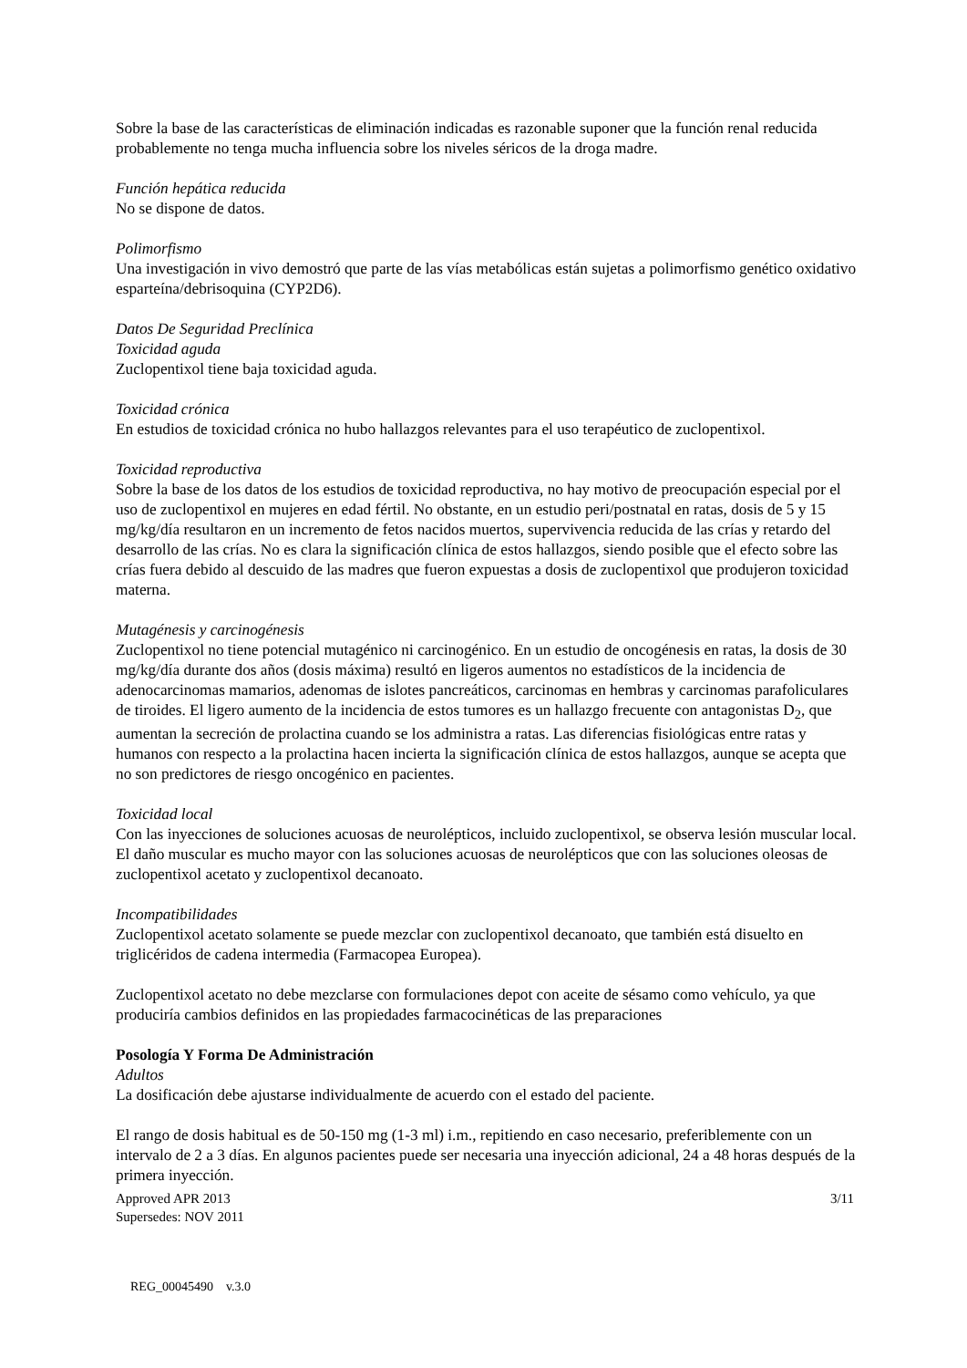Sobre la base de las características de eliminación indicadas es razonable suponer que la función renal reducida probablemente no tenga mucha influencia sobre los niveles séricos de la droga madre.
Función hepática reducida
No se dispone de datos.
Polimorfismo
Una investigación in vivo demostró que parte de las vías metabólicas están sujetas a polimorfismo genético oxidativo esparteína/debrisoquina (CYP2D6).
Datos De Seguridad Preclínica
Toxicidad aguda
Zuclopentixol tiene baja toxicidad aguda.
Toxicidad crónica
En estudios de toxicidad crónica no hubo hallazgos relevantes para el uso terapéutico de zuclopentixol.
Toxicidad reproductiva
Sobre la base de los datos de los estudios de toxicidad reproductiva, no hay motivo de preocupación especial por el uso de zuclopentixol en mujeres en edad fértil. No obstante, en un estudio peri/postnatal en ratas, dosis de 5 y 15 mg/kg/día resultaron en un incremento de fetos nacidos muertos, supervivencia reducida de las crías y retardo del desarrollo de las crías. No es clara la significación clínica de estos hallazgos, siendo posible que el efecto sobre las crías fuera debido al descuido de las madres que fueron expuestas a dosis de zuclopentixol que produjeron toxicidad materna.
Mutagénesis y carcinogénesis
Zuclopentixol no tiene potencial mutagénico ni carcinogénico. En un estudio de oncogénesis en ratas, la dosis de 30 mg/kg/día durante dos años (dosis máxima) resultó en ligeros aumentos no estadísticos de la incidencia de adenocarcinomas mamarios, adenomas de islotes pancreáticos, carcinomas en hembras y carcinomas parafoliculares de tiroides. El ligero aumento de la incidencia de estos tumores es un hallazgo frecuente con antagonistas D<sub>2</sub>, que aumentan la secreción de prolactina cuando se los administra a ratas. Las diferencias fisiológicas entre ratas y humanos con respecto a la prolactina hacen incierta la significación clínica de estos hallazgos, aunque se acepta que no son predictores de riesgo oncogénico en pacientes.
Toxicidad local
Con las inyecciones de soluciones acuosas de neurolépticos, incluido zuclopentixol, se observa lesión muscular local. El daño muscular es mucho mayor con las soluciones acuosas de neurolépticos que con las soluciones oleosas de zuclopentixol acetato y zuclopentixol decanoato.
Incompatibilidades
Zuclopentixol acetato solamente se puede mezclar con zuclopentixol decanoato, que también está disuelto en triglicéridos de cadena intermedia (Farmacopea Europea).
Zuclopentixol acetato no debe mezclarse con formulaciones depot con aceite de sésamo como vehículo, ya que produciría cambios definidos en las propiedades farmacocinéticas de las preparaciones
Posología Y Forma De Administración
Adultos
La dosificación debe ajustarse individualmente de acuerdo con el estado del paciente.
El rango de dosis habitual es de 50-150 mg (1-3 ml) i.m., repitiendo en caso necesario, preferiblemente con un intervalo de 2 a 3 días. En algunos pacientes puede ser necesaria una inyección adicional, 24 a 48 horas después de la primera inyección.
Approved APR 2013
Supersedes: NOV 2011
3/11
REG_00045490 v.3.0